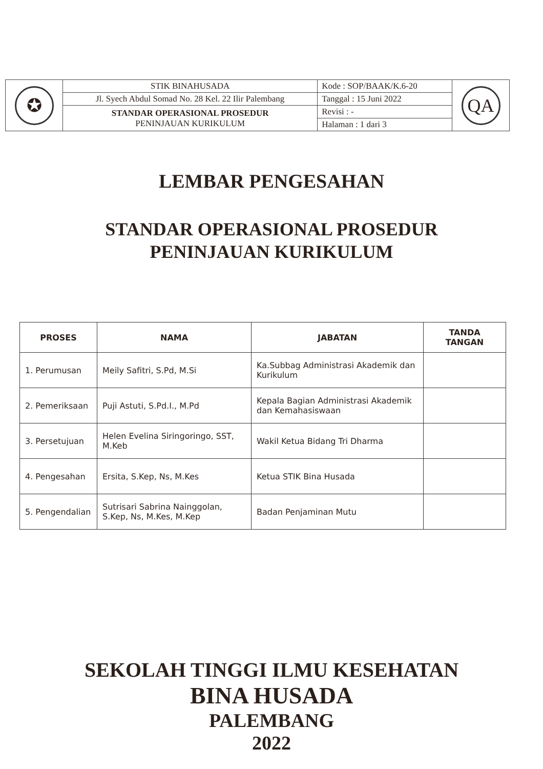| ✪ | STIK BINAHUSADA | Kode : SOP/BAAK/K.6-20 | QA |
| | Jl. Syech Abdul Somad No. 28 Kel. 22 Ilir Palembang | Tanggal : 15 Juni 2022 | |
| | STANDAR OPERASIONAL PROSEDUR PENINJAUAN KURIKULUM | Revisi : - | |
| | | Halaman : 1 dari 3 | |
LEMBAR PENGESAHAN
STANDAR OPERASIONAL PROSEDUR
PENINJAUAN KURIKULUM
| PROSES | NAMA | JABATAN | TANDA TANGAN |
| --- | --- | --- | --- |
| 1. Perumusan | Meily Safitri, S.Pd, M.Si | Ka.Subbag Administrasi Akademik dan Kurikulum | |
| 2. Pemeriksaan | Puji Astuti, S.Pd.I., M.Pd | Kepala Bagian Administrasi Akademik dan Kemahasiswaan | |
| 3. Persetujuan | Helen Evelina Siringoringo, SST, M.Keb | Wakil Ketua Bidang Tri Dharma | |
| 4. Pengesahan | Ersita, S.Kep, Ns, M.Kes | Ketua STIK Bina Husada | |
| 5. Pengendalian | Sutrisari Sabrina Nainggolan, S.Kep, Ns, M.Kes, M.Kep | Badan Penjaminan Mutu | |
SEKOLAH TINGGI ILMU KESEHATAN
BINA HUSADA
PALEMBANG
2022